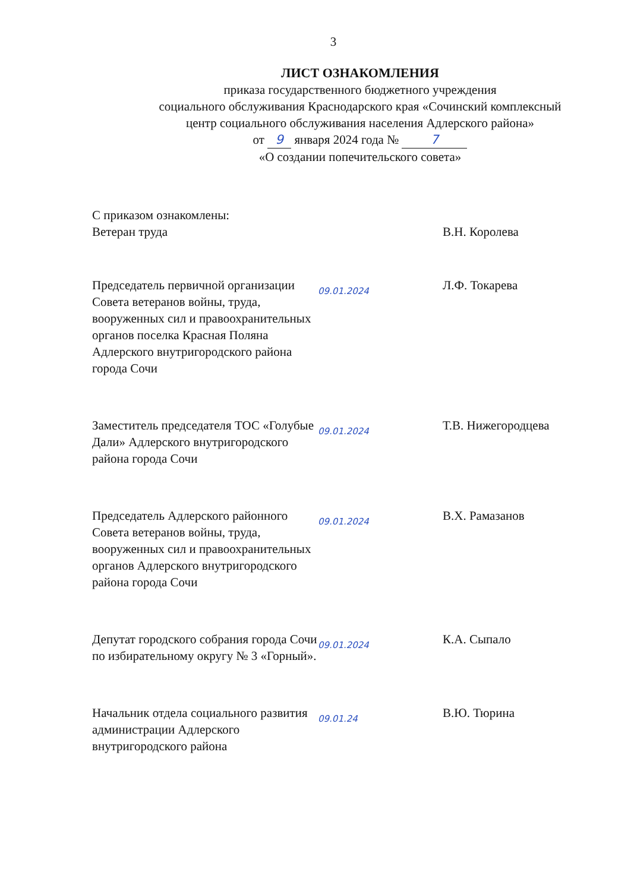3
ЛИСТ ОЗНАКОМЛЕНИЯ
приказа государственного бюджетного учреждения
социального обслуживания Краснодарского края «Сочинский комплексный
центр социального обслуживания населения Адлерского района»
от 9 января 2024 года № 7
«О создании попечительского совета»
С приказом ознакомлены:
Ветеран труда
В.Н. Королева
Председатель первичной организации Совета ветеранов войны, труда, вооруженных сил и правоохранительных органов поселка Красная Поляна Адлерского внутригородского района города Сочи
09.01.2024
Л.Ф. Токарева
Заместитель председателя ТОС «Голубые Дали» Адлерского внутригородского района города Сочи
09.01.2024
Т.В. Нижегородцева
Председатель Адлерского районного Совета ветеранов войны, труда, вооруженных сил и правоохранительных органов Адлерского внутригородского района города Сочи
09.01.2024
В.Х. Рамазанов
Депутат городского собрания города Сочи по избирательному округу № 3 «Горный».
09.01.2024
К.А. Сыпало
Начальник отдела социального развития администрации Адлерского внутригородского района
09.01.24
В.Ю. Тюрина